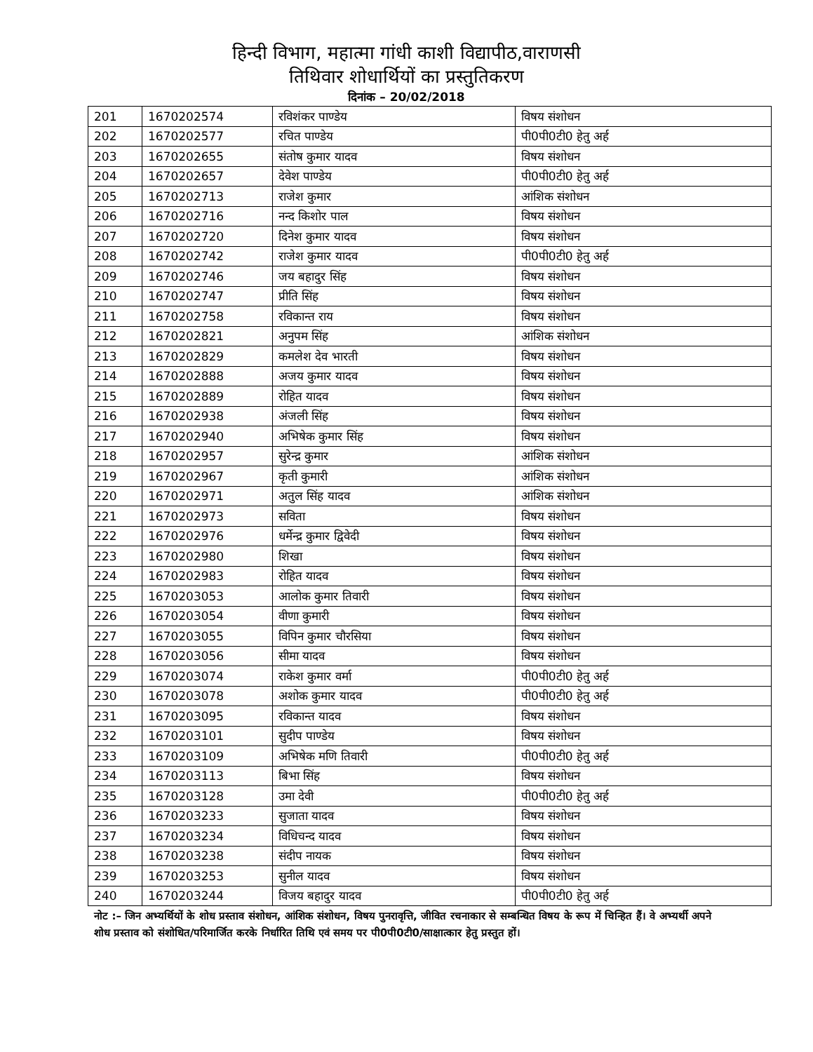हिन्दी विभाग, महात्मा गांधी काशी विद्यापीठ,वाराणसी
तिथिवार शोधार्थियों का प्रस्तुतिकरण
दिनांक – 20/02/2018
| 201 | 1670202574 | रविशंकर पाण्डेय | विषय संशोधन |
| 202 | 1670202577 | रचित पाण्डेय | पी0पी0टी0 हेतु अर्ह |
| 203 | 1670202655 | संतोष कुमार यादव | विषय संशोधन |
| 204 | 1670202657 | देवेश पाण्डेय | पी0पी0टी0 हेतु अर्ह |
| 205 | 1670202713 | राजेश कुमार | आंशिक संशोधन |
| 206 | 1670202716 | नन्द किशोर पाल | विषय संशोधन |
| 207 | 1670202720 | दिनेश कुमार यादव | विषय संशोधन |
| 208 | 1670202742 | राजेश कुमार यादव | पी0पी0टी0 हेतु अर्ह |
| 209 | 1670202746 | जय बहादुर सिंह | विषय संशोधन |
| 210 | 1670202747 | प्रीति सिंह | विषय संशोधन |
| 211 | 1670202758 | रविकान्त राय | विषय संशोधन |
| 212 | 1670202821 | अनुपम सिंह | आंशिक संशोधन |
| 213 | 1670202829 | कमलेश देव भारती | विषय संशोधन |
| 214 | 1670202888 | अजय कुमार यादव | विषय संशोधन |
| 215 | 1670202889 | रोहित यादव | विषय संशोधन |
| 216 | 1670202938 | अंजली सिंह | विषय संशोधन |
| 217 | 1670202940 | अभिषेक कुमार सिंह | विषय संशोधन |
| 218 | 1670202957 | सुरेन्द्र कुमार | आंशिक संशोधन |
| 219 | 1670202967 | कृती कुमारी | आंशिक संशोधन |
| 220 | 1670202971 | अतुल सिंह यादव | आंशिक संशोधन |
| 221 | 1670202973 | सविता | विषय संशोधन |
| 222 | 1670202976 | धर्मेन्द्र कुमार द्विवेदी | विषय संशोधन |
| 223 | 1670202980 | शिखा | विषय संशोधन |
| 224 | 1670202983 | रोहित यादव | विषय संशोधन |
| 225 | 1670203053 | आलोक कुमार तिवारी | विषय संशोधन |
| 226 | 1670203054 | वीणा कुमारी | विषय संशोधन |
| 227 | 1670203055 | विपिन कुमार चौरसिया | विषय संशोधन |
| 228 | 1670203056 | सीमा यादव | विषय संशोधन |
| 229 | 1670203074 | राकेश कुमार वर्मा | पी0पी0टी0 हेतु अर्ह |
| 230 | 1670203078 | अशोक कुमार यादव | पी0पी0टी0 हेतु अर्ह |
| 231 | 1670203095 | रविकान्त यादव | विषय संशोधन |
| 232 | 1670203101 | सुदीप पाण्डेय | विषय संशोधन |
| 233 | 1670203109 | अभिषेक मणि तिवारी | पी0पी0टी0 हेतु अर्ह |
| 234 | 1670203113 | बिभा सिंह | विषय संशोधन |
| 235 | 1670203128 | उमा देवी | पी0पी0टी0 हेतु अर्ह |
| 236 | 1670203233 | सुजाता यादव | विषय संशोधन |
| 237 | 1670203234 | विधिचन्द यादव | विषय संशोधन |
| 238 | 1670203238 | संदीप नायक | विषय संशोधन |
| 239 | 1670203253 | सुनील यादव | विषय संशोधन |
| 240 | 1670203244 | विजय बहादुर यादव | पी0पी0टी0 हेतु अर्ह |
नोट :– जिन अभ्यर्थियों के शोध प्रस्ताव संशोधन, आंशिक संशोधन, विषय पुनरावृत्ति, जीवित रचनाकार से सम्बन्धित विषय के रूप में चिन्हित हैं। वे अभ्यर्थी अपने शोध प्रस्ताव को संशोधित/परिमार्जित करके निर्धारित तिथि एवं समय पर पी0पी0टी0/साक्षात्कार हेतु प्रस्तुत हों।